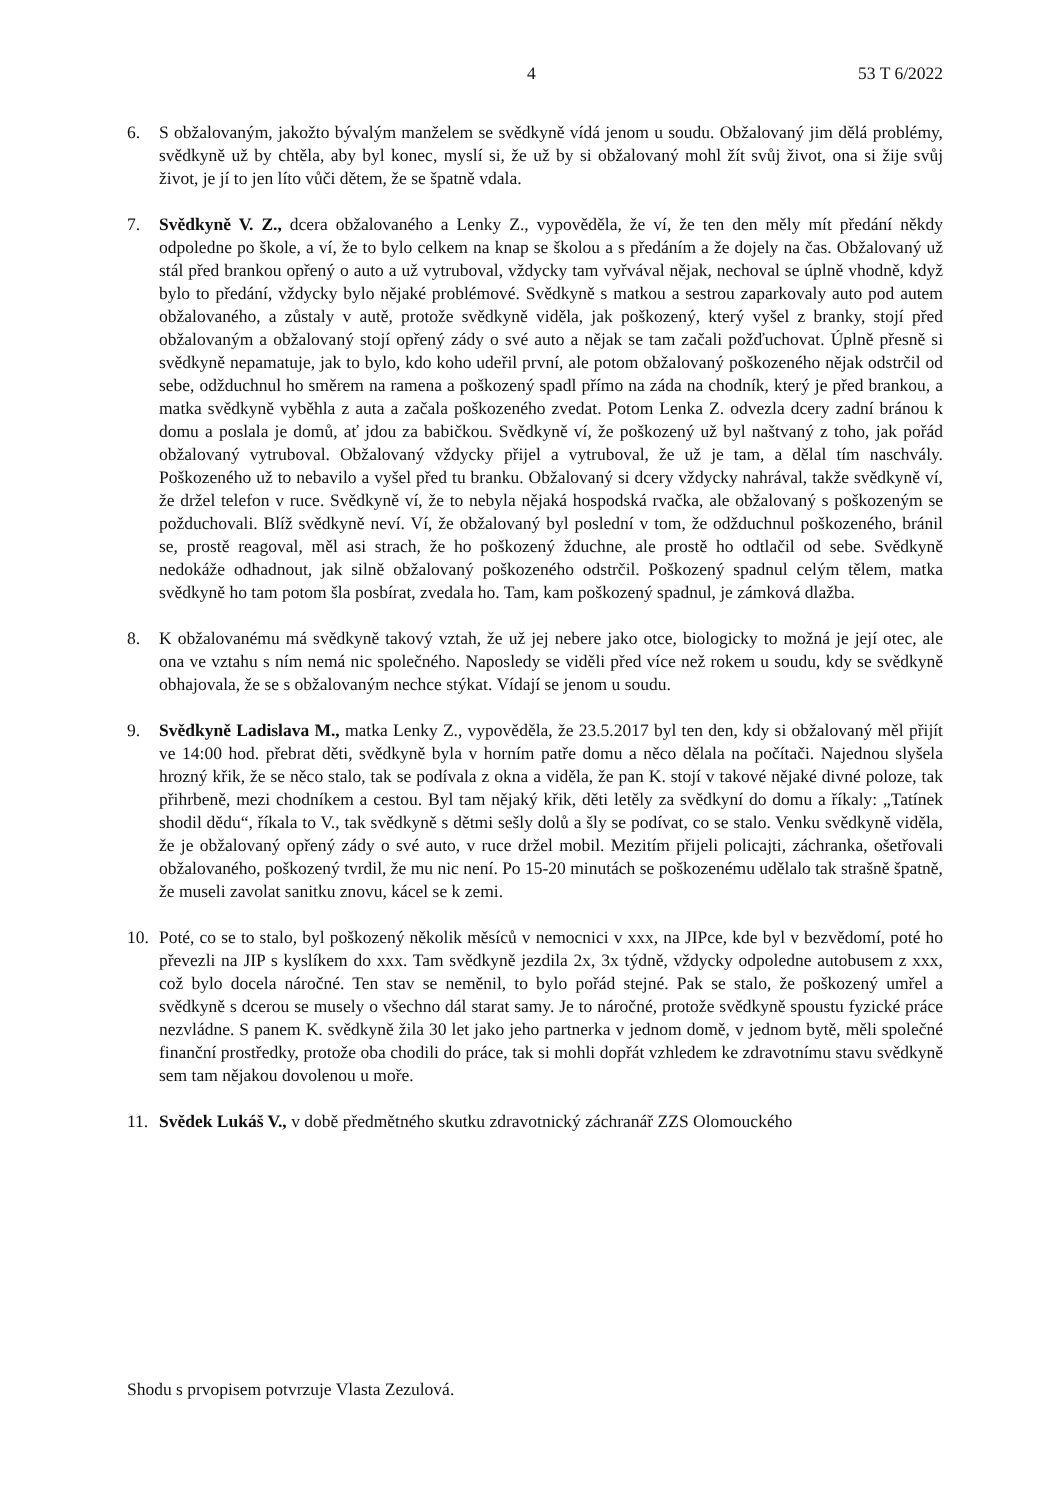4 53 T 6/2022
6. S obžalovaným, jakožto bývalým manželem se svědkyně vídá jenom u soudu. Obžalovaný jim dělá problémy, svědkyně už by chtěla, aby byl konec, myslí si, že už by si obžalovaný mohl žít svůj život, ona si žije svůj život, je jí to jen líto vůči dětem, že se špatně vdala.
7. Svědkyně V. Z., dcera obžalovaného a Lenky Z., vypověděla, že ví, že ten den měly mít předání někdy odpoledne po škole, a ví, že to bylo celkem na knap se školou a s předáním a že dojely na čas. Obžalovaný už stál před brankou opřený o auto a už vytruboval, vždycky tam vyřvával nějak, nechoval se úplně vhodně, když bylo to předání, vždycky bylo nějaké problémové. Svědkyně s matkou a sestrou zaparkovaly auto pod autem obžalovaného, a zůstaly v autě, protože svědkyně viděla, jak poškozený, který vyšel z branky, stojí před obžalovaným a obžalovaný stojí opřený zády o své auto a nějak se tam začali požďuchovat. Úplně přesně si svědkyně nepamatuje, jak to bylo, kdo koho udeřil první, ale potom obžalovaný poškozeného nějak odstrčil od sebe, odžduchnul ho směrem na ramena a poškozený spadl přímo na záda na chodník, který je před brankou, a matka svědkyně vyběhla z auta a začala poškozeného zvedat. Potom Lenka Z. odvezla dcery zadní bránou k domu a poslala je domů, ať jdou za babičkou. Svědkyně ví, že poškozený už byl naštvaný z toho, jak pořád obžalovaný vytruboval. Obžalovaný vždycky přijel a vytruboval, že už je tam, a dělal tím naschvály. Poškozeného už to nebavilo a vyšel před tu branku. Obžalovaný si dcery vždycky nahrával, takže svědkyně ví, že držel telefon v ruce. Svědkyně ví, že to nebyla nějaká hospodská rvačka, ale obžalovaný s poškozeným se požduchovali. Blíž svědkyně neví. Ví, že obžalovaný byl poslední v tom, že odžduchnul poškozeného, bránil se, prostě reagoval, měl asi strach, že ho poškozený žduchne, ale prostě ho odtlačil od sebe. Svědkyně nedokáže odhadnout, jak silně obžalovaný poškozeného odstrčil. Poškozený spadnul celým tělem, matka svědkyně ho tam potom šla posbírat, zvedala ho. Tam, kam poškozený spadnul, je zámková dlažba.
8. K obžalovanému má svědkyně takový vztah, že už jej nebere jako otce, biologicky to možná je její otec, ale ona ve vztahu s ním nemá nic společného. Naposledy se viděli před více než rokem u soudu, kdy se svědkyně obhajovala, že se s obžalovaným nechce stýkat. Vídají se jenom u soudu.
9. Svědkyně Ladislava M., matka Lenky Z., vypověděla, že 23.5.2017 byl ten den, kdy si obžalovaný měl přijít ve 14:00 hod. přebrat děti, svědkyně byla v horním patře domu a něco dělala na počítači. Najednou slyšela hrozný křik, že se něco stalo, tak se podívala z okna a viděla, že pan K. stojí v takové nějaké divné poloze, tak přihrbeně, mezi chodníkem a cestou. Byl tam nějaký křik, děti letěly za svědkyní do domu a říkaly: „Tatínek shodil dědu“, říkala to V., tak svědkyně s dětmi sešly dolů a šly se podívat, co se stalo. Venku svědkyně viděla, že je obžalovaný opřený zády o své auto, v ruce držel mobil. Mezitím přijeli policajti, záchranka, ošetřovali obžalovaného, poškozený tvrdil, že mu nic není. Po 15-20 minutách se poškozenému udělalo tak strašně špatně, že museli zavolat sanitku znovu, kácel se k zemi.
10. Poté, co se to stalo, byl poškozený několik měsíců v nemocnici v xxx, na JIPce, kde byl v bezvědomí, poté ho převezli na JIP s kyslíkem do xxx. Tam svědkyně jezdila 2x, 3x týdně, vždycky odpoledne autobusem z xxx, což bylo docela náročné. Ten stav se neměnil, to bylo pořád stejné. Pak se stalo, že poškozený umřel a svědkyně s dcerou se musely o všechno dál starat samy. Je to náročné, protože svědkyně spoustu fyzické práce nezvládne. S panem K. svědkyně žila 30 let jako jeho partnerka v jednom domě, v jednom bytě, měli společné finanční prostředky, protože oba chodili do práce, tak si mohli dopřát vzhledem ke zdravotnímu stavu svědkyně sem tam nějakou dovolenou u moře.
11. Svědek Lukáš V., v době předmětného skutku zdravotnický záchranář ZZS Olomouckého
Shodu s prvopisem potvrzuje Vlasta Zezulová.